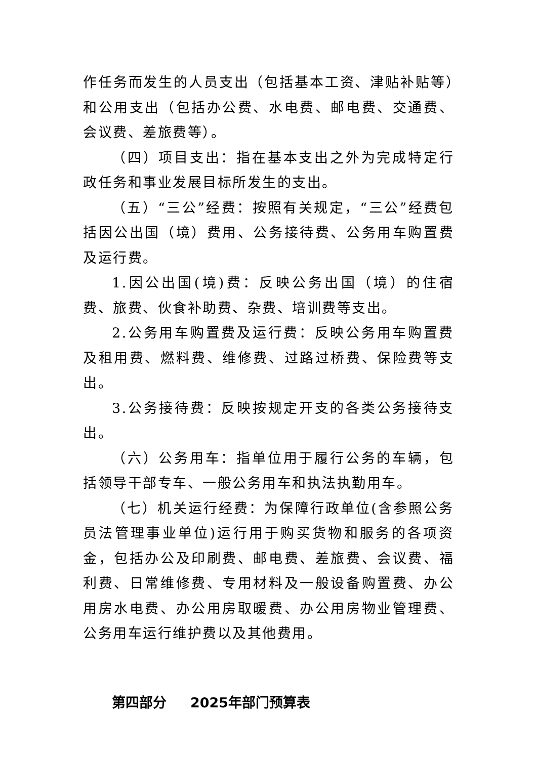作任务而发生的人员支出（包括基本工资、津贴补贴等）和公用支出（包括办公费、水电费、邮电费、交通费、会议费、差旅费等）。
（四）项目支出：指在基本支出之外为完成特定行政任务和事业发展目标所发生的支出。
（五）“三公”经费：按照有关规定，“三公”经费包括因公出国（境）费用、公务接待费、公务用车购置费及运行费。
1.因公出国(境)费：反映公务出国（境）的住宿费、旅费、伙食补助费、杂费、培训费等支出。
2.公务用车购置费及运行费：反映公务用车购置费及租用费、燃料费、维修费、过路过桥费、保险费等支出。
3.公务接待费：反映按规定开支的各类公务接待支出。
（六）公务用车：指单位用于履行公务的车辆，包括领导干部专车、一般公务用车和执法执勤用车。
（七）机关运行经费：为保障行政单位(含参照公务员法管理事业单位)运行用于购买货物和服务的各项资金，包括办公及印刷费、邮电费、差旅费、会议费、福利费、日常维修费、专用材料及一般设备购置费、办公用房水电费、办公用房取暖费、办公用房物业管理费、公务用车运行维护费以及其他费用。
第四部分 2025年部门预算表